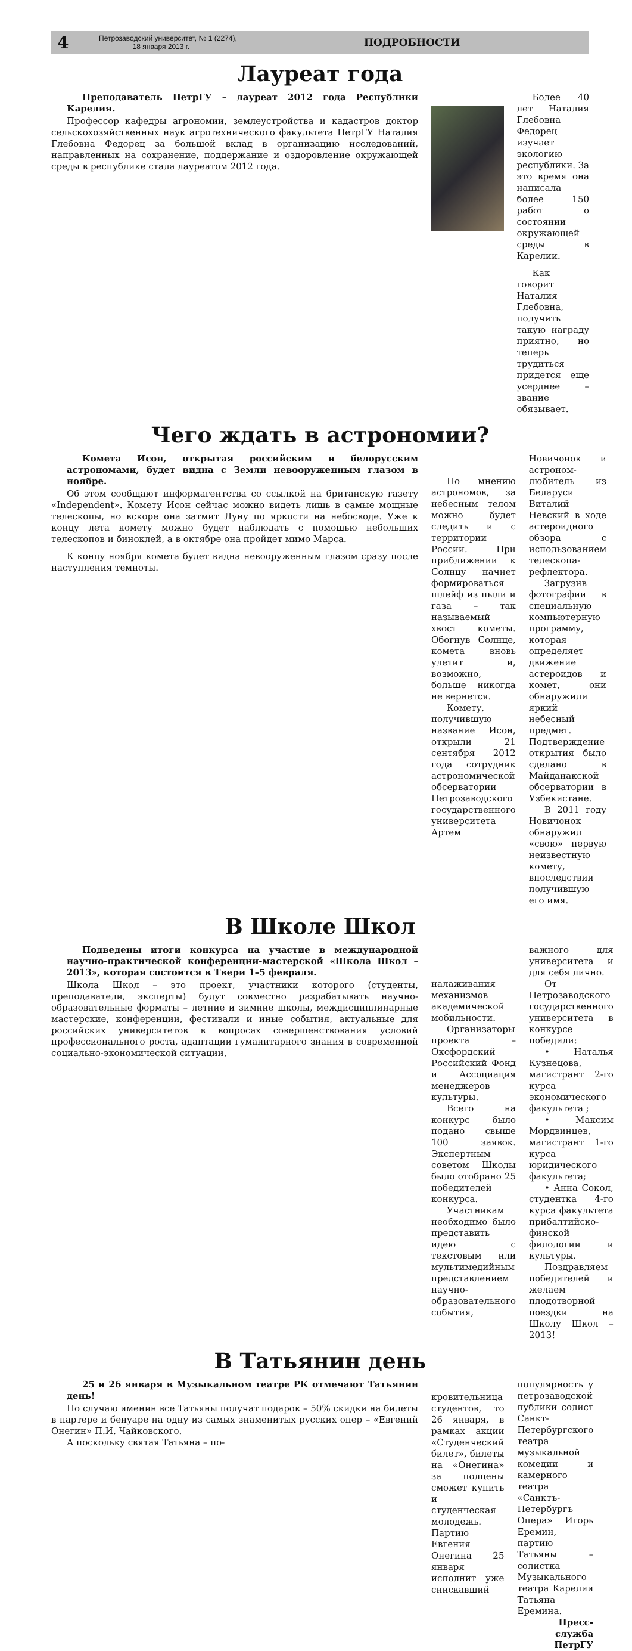4
Петрозаводский университет, № 1 (2274),
18 января 2013 г.
ПОДРОБНОСТИ
Лауреат года
Преподаватель ПетрГУ – лауреат 2012 года Республики Карелия.
Профессор кафедры агрономии, землеустройства и кадастров доктор сельскохозяйственных наук агротехнического факультета ПетрГУ Наталия Глебовна Федорец за большой вклад в организацию исследований, направленных на сохранение, поддержание и оздоровление окружающей среды в республике стала лауреатом 2012 года.
Более 40 лет Наталия Глебовна Федорец изучает экологию республики. За это время она написала более 150 работ о состоянии окружающей среды в Карелии.
Как говорит Наталия Глебовна, получить такую награду приятно, но теперь трудиться придется еще усерднее – звание обязывает.
Чего ждать в астрономии?
Комета Исон, открытая российским и белорусским астрономами, будет видна с Земли невооруженным глазом в ноябре.
Об этом сообщают информагентства со ссылкой на британскую газету «Independent». Комету Исон сейчас можно видеть лишь в самые мощные телескопы, но вскоре она затмит Луну по яркости на небосводе. Уже к концу лета комету можно будет наблюдать с помощью небольших телескопов и биноклей, а в октябре она пройдет мимо Марса.
К концу ноября комета будет видна невооруженным глазом сразу после наступления темноты.
По мнению астрономов, за небесным телом можно будет следить и с территории России. При приближении к Солнцу начнет формироваться шлейф из пыли и газа – так называемый хвост кометы. Обогнув Солнце, комета вновь улетит и, возможно, больше никогда не вернется.
Комету, получившую название Исон, открыли 21 сентября 2012 года сотрудник астрономической обсерватории Петрозаводского государственного университета Артем
Новичонок и астроном-любитель из Беларуси Виталий Невский в ходе астероидного обзора с использованием телескопа-рефлектора.
Загрузив фотографии в специальную компьютерную программу, которая определяет движение астероидов и комет, они обнаружили яркий небесный предмет. Подтверждение открытия было сделано в Майданакской обсерватории в Узбекистане.
В 2011 году Новичонок обнаружил «свою» первую неизвестную комету, впоследствии получившую его имя.
В Школе Школ
Подведены итоги конкурса на участие в международной научно-практической конференции-мастерской «Школа Школ – 2013», которая состоится в Твери 1–5 февраля.
Школа Школ – это проект, участники которого (студенты, преподаватели, эксперты) будут совместно разрабатывать научно-образовательные форматы – летние и зимние школы, междисциплинарные мастерские, конференции, фестивали и иные события, актуальные для российских университетов в вопросах совершенствования условий профессионального роста, адаптации гуманитарного знания в современной социально-экономической ситуации,
налаживания механизмов академической мобильности.
Организаторы проекта – Оксфордский Российский Фонд и Ассоциация менеджеров культуры.
Всего на конкурс было подано свыше 100 заявок. Экспертным советом Школы было отобрано 25 победителей конкурса.
Участникам необходимо было представить идею с текстовым или мультимедийным представлением научно-образовательного события,
важного для университета и для себя лично.
От Петрозаводского государственного университета в конкурсе победили:
• Наталья Кузнецова, магистрант 2-го курса экономического факультета ;
• Максим Мордвинцев, магистрант 1-го курса юридического факультета;
• Анна Сокол, студентка 4-го курса факультета прибалтийско-финской филологии и культуры.
Поздравляем победителей и желаем плодотворной поездки на Школу Школ – 2013!
В Татьянин день
25 и 26 января в Музыкальном театре РК отмечают Татьянин день!
По случаю именин все Татьяны получат подарок – 50% скидки на билеты в партере и бенуаре на одну из самых знаменитых русских опер – «Евгений Онегин» П.И. Чайковского.
А поскольку святая Татьяна – по-
кровительница студентов, то 26 января, в рамках акции «Студенческий билет», билеты на «Онегина» за полцены сможет купить и студенческая молодежь. Партию Евгения Онегина 25 января исполнит уже снискавший
популярность у петрозаводской публики солист Санкт-Петербургского театра музыкальной комедии и камерного театра «Санктъ-Петербургъ Опера» Игорь Еремин, партию Татьяны – солистка Музыкального театра Карелии Татьяна Еремина.
Пресс-служба ПетрГУ